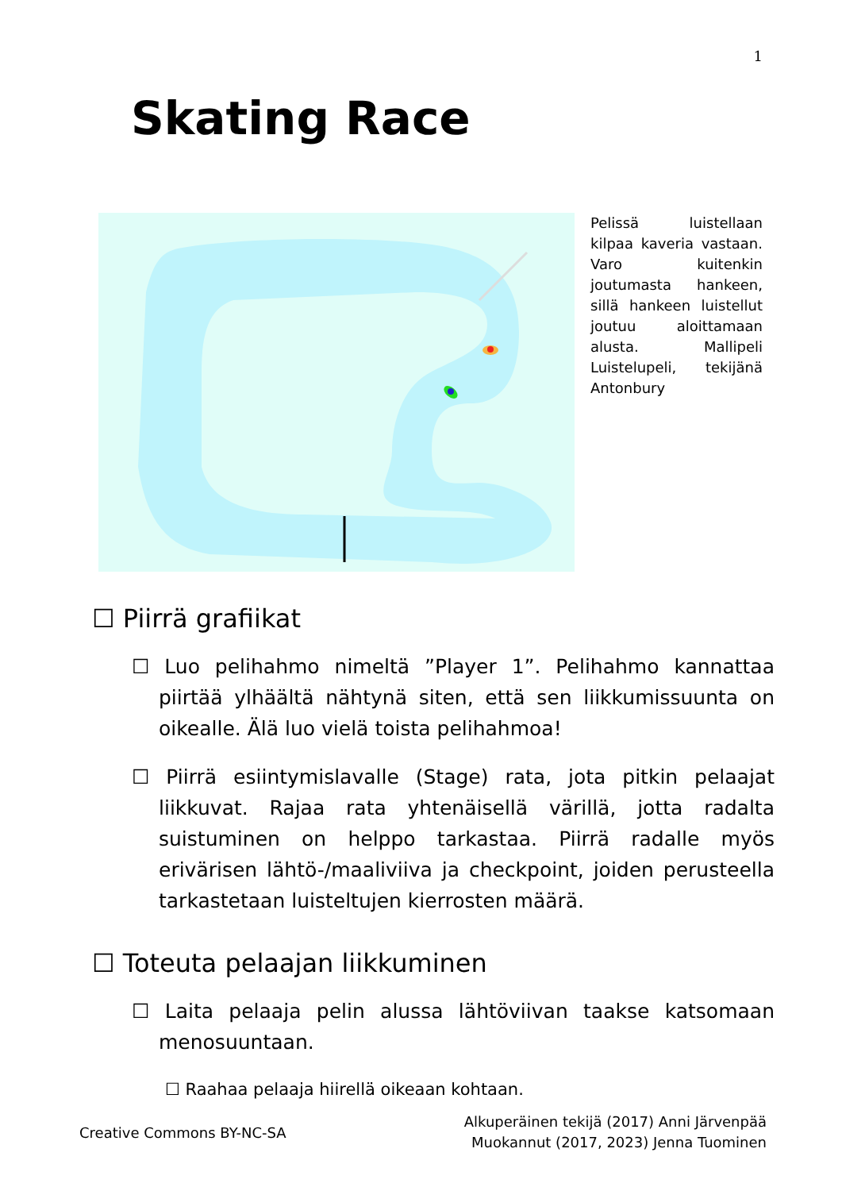1
Skating Race
Pelissä luistellaan kilpaa kaveria vastaan. Varo kuitenkin joutumasta hankeen, sillä hankeen luistellut joutuu aloittamaan alusta. Mallipeli Luistelupeli, tekijänä Antonbury
☐ Piirrä grafiikat
☐ Luo pelihahmo nimeltä ”Player 1”. Pelihahmo kannattaa piirtää ylhäältä nähtynä siten, että sen liikkumissuunta on oikealle. Älä luo vielä toista pelihahmoa!
☐ Piirrä esiintymislavalle (Stage) rata, jota pitkin pelaajat liikkuvat. Rajaa rata yhtenäisellä värillä, jotta radalta suistuminen on helppo tarkastaa. Piirrä radalle myös erivärisen lähtö-/maaliviiva ja checkpoint, joiden perusteella tarkastetaan luisteltujen kierrosten määrä.
☐ Toteuta pelaajan liikkuminen
☐ Laita pelaaja pelin alussa lähtöviivan taakse katsomaan menosuuntaan.
☐ Raahaa pelaaja hiirellä oikeaan kohtaan.
Creative Commons BY-NC-SA
Alkuperäinen tekijä (2017) Anni Järvenpää
Muokannut (2017, 2023) Jenna Tuominen